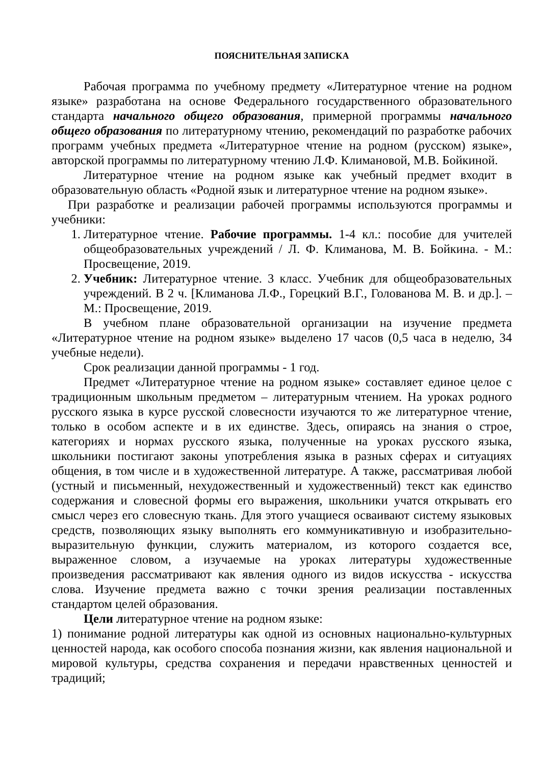ПОЯСНИТЕЛЬНАЯ ЗАПИСКА
Рабочая программа по учебному предмету «Литературное чтение на родном языке» разработана на основе Федерального государственного образовательного стандарта начального общего образования, примерной программы начального общего образования по литературному чтению, рекомендаций по разработке рабочих программ учебных предмета «Литературное чтение на родном (русском) языке», авторской программы по литературному чтению Л.Ф. Климановой, М.В. Бойкиной.
Литературное чтение на родном языке как учебный предмет входит в образовательную область «Родной язык и литературное чтение на родном языке».
При разработке и реализации рабочей программы используются программы и учебники:
1. Литературное чтение. Рабочие программы. 1-4 кл.: пособие для учителей общеобразовательных учреждений / Л. Ф. Климанова, М. В. Бойкина. - М.: Просвещение, 2019.
2. Учебник: Литературное чтение. 3 класс. Учебник для общеобразовательных учреждений. В 2 ч. [Климанова Л.Ф., Горецкий В.Г., Голованова М. В. и др.]. – М.: Просвещение, 2019.
В учебном плане образовательной организации на изучение предмета «Литературное чтение на родном языке» выделено 17 часов (0,5 часа в неделю, 34 учебные недели).
Срок реализации данной программы - 1 год.
Предмет «Литературное чтение на родном языке» составляет единое целое с традиционным школьным предметом – литературным чтением. На уроках родного русского языка в курсе русской словесности изучаются то же литературное чтение, только в особом аспекте и в их единстве. Здесь, опираясь на знания о строе, категориях и нормах русского языка, полученные на уроках русского языка, школьники постигают законы употребления языка в разных сферах и ситуациях общения, в том числе и в художественной литературе. А также, рассматривая любой (устный и письменный, нехудожественный и художественный) текст как единство содержания и словесной формы его выражения, школьники учатся открывать его смысл через его словесную ткань. Для этого учащиеся осваивают систему языковых средств, позволяющих языку выполнять его коммуникативную и изобразительно-выразительную функции, служить материалом, из которого создается все, выраженное словом, а изучаемые на уроках литературы художественные произведения рассматривают как явления одного из видов искусства - искусства слова. Изучение предмета важно с точки зрения реализации поставленных стандартом целей образования.
Цели литературное чтение на родном языке:
1) понимание родной литературы как одной из основных национально-культурных ценностей народа, как особого способа познания жизни, как явления национальной и мировой культуры, средства сохранения и передачи нравственных ценностей и традиций;